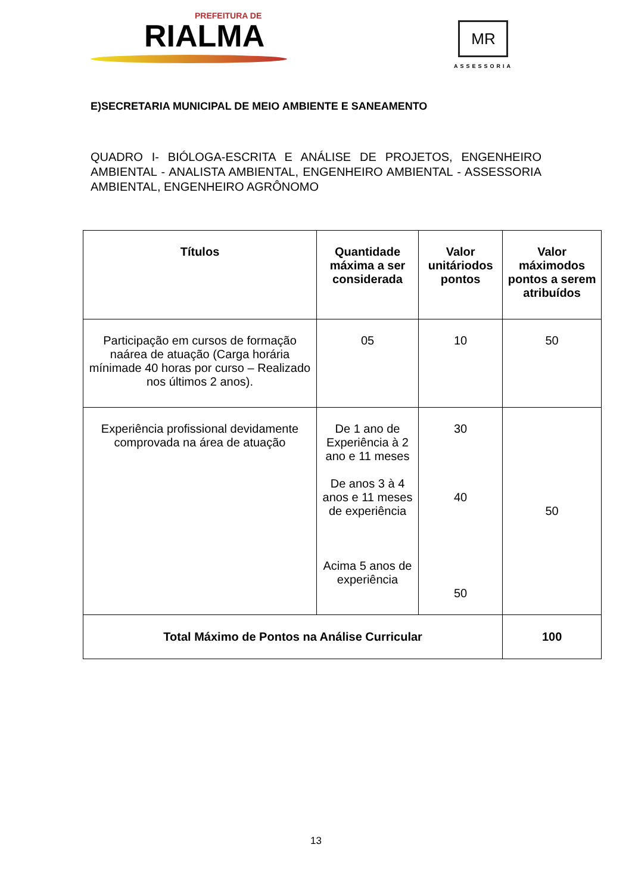PREFEITURA DE
RIALMA
MR
ASSESSORIA
E)SECRETARIA MUNICIPAL DE MEIO AMBIENTE E SANEAMENTO
QUADRO I- BIÓLOGA-ESCRITA E ANÁLISE DE PROJETOS, ENGENHEIRO AMBIENTAL - ANALISTA AMBIENTAL, ENGENHEIRO AMBIENTAL - ASSESSORIA AMBIENTAL, ENGENHEIRO AGRÔNOMO
| Títulos | Quantidade máxima a ser considerada | Valor unitáriodos pontos | Valor máximodos pontos a serem atribuídos |
| --- | --- | --- | --- |
| Participação em cursos de formação naárea de atuação (Carga horária mínimade 40 horas por curso – Realizado nos últimos 2 anos). | 05 | 10 | 50 |
| Experiência profissional devidamente comprovada na área de atuação | De 1 ano de Experiência à 2 ano e 11 meses De anos 3 à 4 anos e 11 meses de experiência Acima 5 anos de experiência | 30 40 50 | 50 |
| Total Máximo de Pontos na Análise Curricular | | | 100 |
13